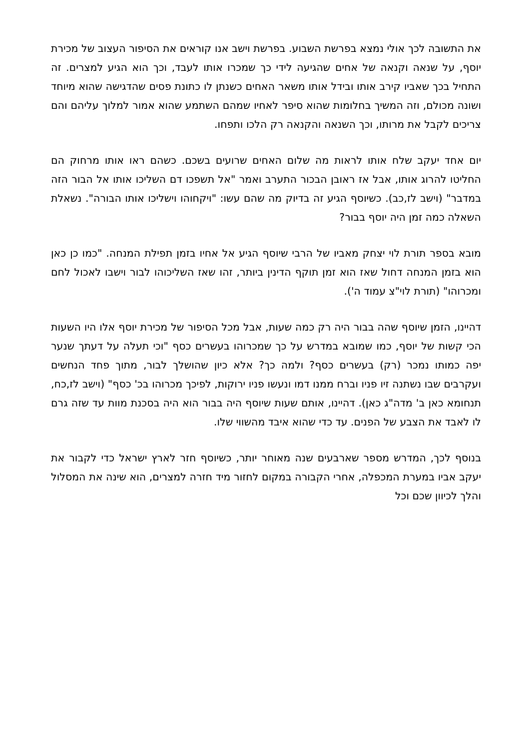את התשובה לכך אולי נמצא בפרשת השבוע. בפרשת וישב אנו קוראים את הסיפור העצוב של מכירת יוסף, על שנאה וקנאה של אחים שהגיעה לידי כך שמכרו אותו לעבד, וכך הוא הגיע למצרים. זה התחיל בכך שאביו קירב אותו ובידל אותו משאר האחים כשנתן לו כתונת פסים שהדגישה שהוא מיוחד ושונה מכולם, וזה המשיך בחלומות שהוא סיפר לאחיו שמהם השתמע שהוא אמור למלוך עליהם והם צריכים לקבל את מרותו, וכך השנאה והקנאה רק הלכו ותפחו.
יום אחד יעקב שלח אותו לראות מה שלום האחים שרועים בשכם. כשהם ראו אותו מרחוק הם החליטו להרוג אותו, אבל אז ראובן הבכור התערב ואמר "אל תשפכו דם השליכו אותו אל הבור הזה במדבר" (וישב לז,כב). כשיוסף הגיע זה בדיוק מה שהם עשו: "ויקחוהו וישליכו אותו הבורה". נשאלת השאלה כמה זמן היה יוסף בבור?
מובא בספר תורת לוי יצחק מאביו של הרבי שיוסף הגיע אל אחיו בזמן תפילת המנחה. "כמו כן כאן הוא בזמן המנחה דחול שאז הוא זמן תוקף הדינין ביותר, זהו שאז השליכוהו לבור וישבו לאכול לחם ומכרוהו" (תורת לוי"צ עמוד ה').
דהיינו, הזמן שיוסף שהה בבור היה רק כמה שעות, אבל מכל הסיפור של מכירת יוסף אלו היו השעות הכי קשות של יוסף, כמו שמובא במדרש על כך שמכרוהו בעשרים כסף "וכי תעלה על דעתך שנער יפה כמותו נמכר (רק) בעשרים כסף? ולמה כך? אלא כיון שהושלך לבור, מתוך פחד הנחשים ועקרבים שבו נשתנה זיו פניו וברח ממנו דמו ונעשו פניו ירוקות, לפיכך מכרוהו בכ' כסף" (וישב לז,כח, תנחומא כאן ב' מדה"ג כאן). דהיינו, אותם שעות שיוסף היה בבור הוא היה בסכנת מוות עד שזה גרם לו לאבד את הצבע של הפנים. עד כדי שהוא איבד מהשווי שלו.
בנוסף לכך, המדרש מספר שארבעים שנה מאוחר יותר, כשיוסף חזר לארץ ישראל כדי לקבור את יעקב אביו במערת המכפלה, אחרי הקבורה במקום לחזור מיד חזרה למצרים, הוא שינה את המסלול והלך לכיוון שכם וכל